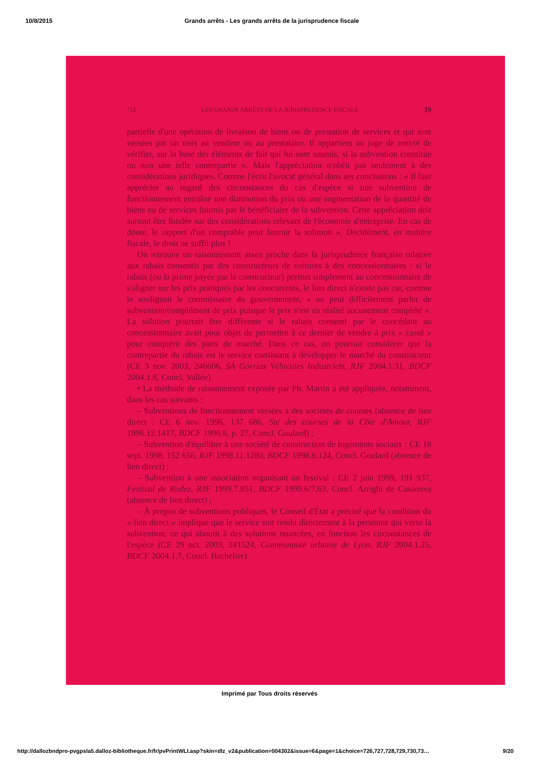10/8/2015 Grands arrêts - Les grands arrêts de la jurisprudence fiscale
712 LES GRANDS ARRÊTS DE LA JURISPRUDENCE FISCALE 39
partielle d'une opération de livraison de biens ou de prestation de services et qui sont versées par un tiers au vendeur ou au prestataire. Il appartient au juge de renvoi de vérifier, sur la base des éléments de fait qui lui sont soumis, si la subvention constitue ou non une telle contrepartie ». Mais l'appréciation n'obéit pas seulement à des considérations juridiques. Comme l'écrit l'avocat général dans ses conclusions : « Il faut apprécier au regard des circonstances du cas d'espèce si une subvention de fonctionnement entraîne une diminution du prix ou une augmentation de la quantité de biens ou de services fournis par le bénéficiaire de la subvention. Cette appréciation doit surtout être fondée sur des considérations relevant de l'économie d'entreprise. En cas de doute, le rapport d'un comptable peut fournir la solution ». Décidément, en matière fiscale, le droit ne suffit plus !
On retrouve un raisonnement assez proche dans la jurisprudence française relative aux rabais consentis par des constructeurs de voitures à des concessionnaires : si le rabais (ou la prime payée par le constructeur) permet simplement au concessionnaire de s'aligner sur les prix pratiqués par les concurrents, le lien direct n'existe pas car, comme le soulignait le commissaire du gouvernement, « on peut difficilement parler de subvention/complément de prix puisque le prix n'est en réalité aucunement complété ». La solution pourrait être différente si le rabais consenti par le concédant au concessionnaire avait pour objet de permettre à ce dernier de vendre à prix « cassé » pour conquérir des parts de marché. Dans ce cas, on pourrait considérer que la contrepartie du rabais est le service consistant à développer le marché du constructeur (CE 3 nov. 2003, 246606, SA Gorrias Véhicules Industriels, RJF 2004.1.31, BDCF 2004.1.8, Concl. Vallée).
• La méthode de raisonnement exposée par Ph. Martin a été appliquée, notamment, dans les cas suivants :
– Subventions de fonctionnement versées à des sociétés de courses (absence de lien direct : CE 6 nov. 1996, 137 686, Sté des courses de la Côte d'Amour, RJF 1996.12.1417, BDCF 1996.6, p. 27, Concl. Goulard) ;
– Subvention d'équilibre à une société de construction de logements sociaux : CE 18 sept. 1998, 152 656, RJF 1998.11.1280, BDCF 1998.6.124, Concl. Goulard (absence de lien direct) ;
– Subvention à une association organisant un festival : CE 2 juin 1999, 191 937, Festival de Rodez, RJF 1999.7.851, BDCF 1999.6/7.63, Concl. Arrighi de Casanova (absence de lien direct) ;
– À propos de subventions publiques, le Conseil d'État a précisé que la condition du « lien direct » implique que le service soit rendu directement à la personne qui verse la subvention, ce qui aboutit à des solutions nuancées, en fonction les circonstances de l'espèce (CE 29 oct. 2003, 241524, Communauté urbaine de Lyon, RJF 2004.1.25, BDCF 2004.1.7, Concl. Bachelier).
Imprimé par Tous droits réservés
http://dallozbndpro-pvgpsla5.dalloz-bibliotheque.fr/fr/pvPrintWLI.asp?skin=dlz_v2&publication=004302&issue=6&page=1&choice=726,727,728,729,730,73… 9/20